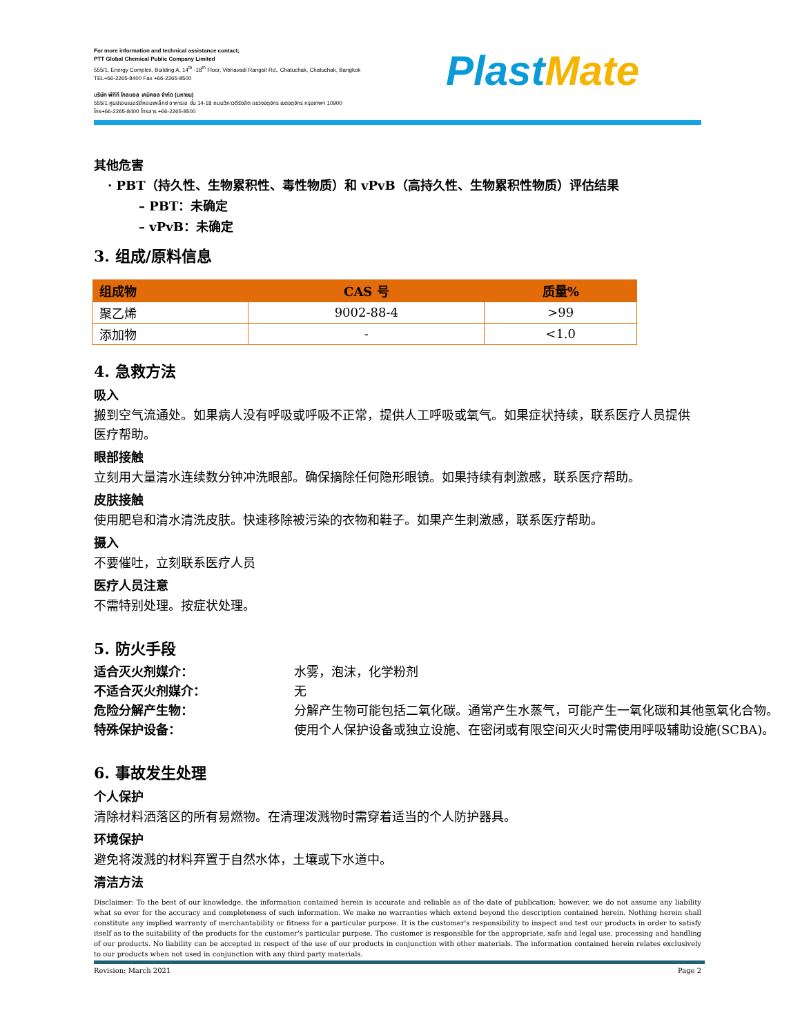For more information and technical assistance contact;
PTT Global Chemical Public Company Limited
555/1, Energy Complex, Building A, 14<sup>th</sup> -18<sup>th</sup> Floor, Vibhavadi Rangsit Rd., Chatuchak, Chatuchak, Bangkok
TEL+66-2265-8400 Fax +66-2265-8500
บริษัท พีทีที โกลบอล เคมิคอล จำกัด (มหาชน)
555/1 ศูนย์เอนเนอร์ยี่คอมเพล็กซ์ อาคารเอ ชั้น 14-18 ถนนวิภาวดีรังสิต แขวงจตุจักร เขตจตุจักร กรุงเทพฯ 10900
โทร+66-2265-8400 โทรสาร +66-2265-8500
PlastMate
其他危害
· PBT（持久性、生物累积性、毒性物质）和 vPvB（高持久性、生物累积性物质）评估结果
– PBT：未确定
– vPvB：未确定
3. 组成/原料信息
| 组成物 | CAS 号 | 质量% |
| --- | --- | --- |
| 聚乙烯 | 9002-88-4 | >99 |
| 添加物 | - | <1.0 |
4. 急救方法
吸入
搬到空气流通处。如果病人没有呼吸或呼吸不正常，提供人工呼吸或氧气。如果症状持续，联系医疗人员提供医疗帮助。
眼部接触
立刻用大量清水连续数分钟冲洗眼部。确保摘除任何隐形眼镜。如果持续有刺激感，联系医疗帮助。
皮肤接触
使用肥皂和清水清洗皮肤。快速移除被污染的衣物和鞋子。如果产生刺激感，联系医疗帮助。
摄入
不要催吐，立刻联系医疗人员
医疗人员注意
不需特别处理。按症状处理。
5. 防火手段
适合灭火剂媒介： 水雾，泡沫，化学粉剂
不适合灭火剂媒介： 无
危险分解产生物： 分解产生物可能包括二氧化碳。通常产生水蒸气，可能产生一氧化碳和其他氢氧化合物。
特殊保护设备： 使用个人保护设备或独立设施、在密闭或有限空间灭火时需使用呼吸辅助设施(SCBA)。
6. 事故发生处理
个人保护
清除材料洒落区的所有易燃物。在清理泼溅物时需穿着适当的个人防护器具。
环境保护
避免将泼溅的材料弃置于自然水体，土壤或下水道中。
清洁方法
Disclaimer: To the best of our knowledge, the information contained herein is accurate and reliable as of the date of publication; however, we do not assume any liability what so ever for the accuracy and completeness of such information. We make no warranties which extend beyond the description contained herein. Nothing herein shall constitute any implied warranty of merchantability or fitness for a particular purpose. It is the customer's responsibility to inspect and test our products in order to satisfy itself as to the suitability of the products for the customer's particular purpose. The customer is responsible for the appropriate, safe and legal use, processing and handling of our products. No liability can be accepted in respect of the use of our products in conjunction with other materials. The information contained herein relates exclusively to our products when not used in conjunction with any third party materials.
Revision: March 2021 Page 2